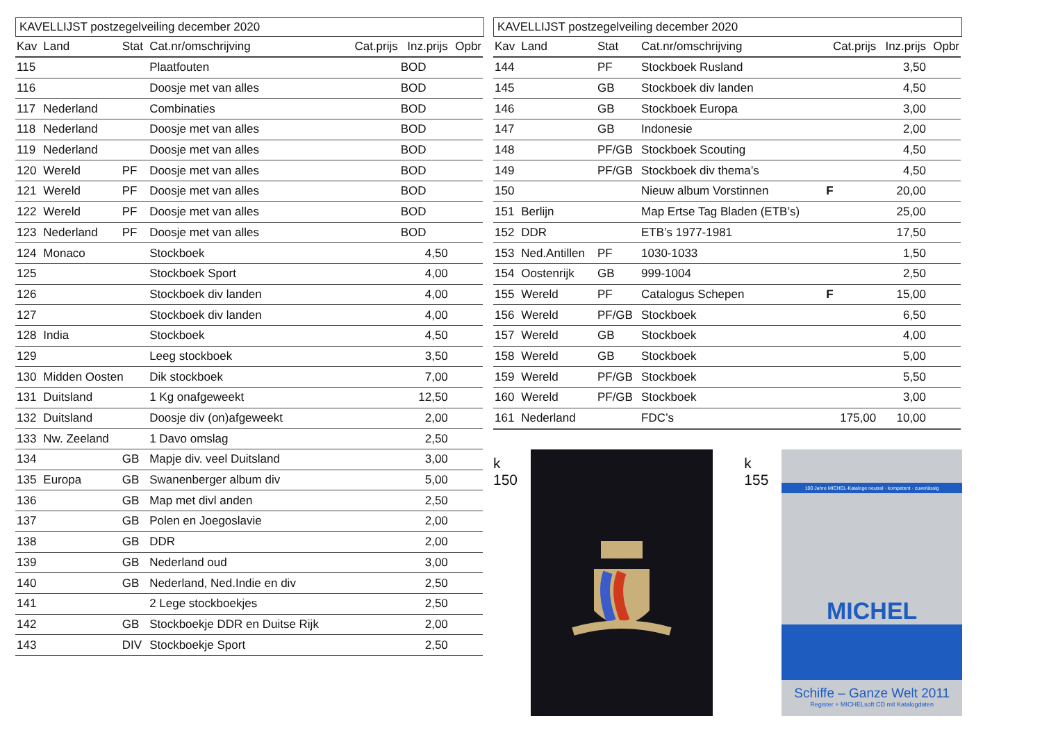KAVELLIJST postzegelveiling december 2020
| Kav | Land | Stat | Cat.nr/omschrijving | Cat.prijs | Inz.prijs | Opbr |
| --- | --- | --- | --- | --- | --- | --- |
| 115 | | | Plaatfouten | | BOD | |
| 116 | | | Doosje met van alles | | BOD | |
| 117 | Nederland | | Combinaties | | BOD | |
| 118 | Nederland | | Doosje met van alles | | BOD | |
| 119 | Nederland | | Doosje met van alles | | BOD | |
| 120 | Wereld | PF | Doosje met van alles | | BOD | |
| 121 | Wereld | PF | Doosje met van alles | | BOD | |
| 122 | Wereld | PF | Doosje met van alles | | BOD | |
| 123 | Nederland | PF | Doosje met van alles | | BOD | |
| 124 | Monaco | | Stockboek | | 4,50 | |
| 125 | | | Stockboek Sport | | 4,00 | |
| 126 | | | Stockboek div landen | | 4,00 | |
| 127 | | | Stockboek div landen | | 4,00 | |
| 128 | India | | Stockboek | | 4,50 | |
| 129 | | | Leeg stockboek | | 3,50 | |
| 130 | Midden Oosten | | Dik stockboek | | 7,00 | |
| 131 | Duitsland | | 1 Kg onafgeweekt | | 12,50 | |
| 132 | Duitsland | | Doosje div (on)afgeweekt | | 2,00 | |
| 133 | Nw. Zeeland | | 1 Davo omslag | | 2,50 | |
| 134 | | GB | Mapje div. veel Duitsland | | 3,00 | |
| 135 | Europa | GB | Swanenberger album div | | 5,00 | |
| 136 | | GB | Map met divl anden | | 2,50 | |
| 137 | | GB | Polen en Joegoslavie | | 2,00 | |
| 138 | | GB | DDR | | 2,00 | |
| 139 | | GB | Nederland oud | | 3,00 | |
| 140 | | GB | Nederland, Ned.Indie en div | | 2,50 | |
| 141 | | | 2 Lege stockboekjes | | 2,50 | |
| 142 | | GB | Stockboekje DDR en Duitse Rijk | | 2,00 | |
| 143 | | DIV | Stockboekje Sport | | 2,50 | |
KAVELLIJST postzegelveiling december 2020
| Kav | Land | Stat | Cat.nr/omschrijving | Cat.prijs | Inz.prijs | Opbr |
| --- | --- | --- | --- | --- | --- | --- |
| 144 | | PF | Stockboek Rusland | | 3,50 | |
| 145 | | GB | Stockboek div landen | | 4,50 | |
| 146 | | GB | Stockboek Europa | | 3,00 | |
| 147 | | GB | Indonesie | | 2,00 | |
| 148 | | PF/GB | Stockboek Scouting | | 4,50 | |
| 149 | | PF/GB | Stockboek div thema’s | | 4,50 | |
| 150 | | | Nieuw album Vorstinnen | F | 20,00 | |
| 151 | Berlijn | | Map Ertse Tag Bladen (ETB’s) | | 25,00 | |
| 152 | DDR | | ETB’s 1977-1981 | | 17,50 | |
| 153 | Ned.Antillen | PF | 1030-1033 | | 1,50 | |
| 154 | Oostenrijk | GB | 999-1004 | | 2,50 | |
| 155 | Wereld | PF | Catalogus Schepen | F | 15,00 | |
| 156 | Wereld | PF/GB | Stockboek | | 6,50 | |
| 157 | Wereld | GB | Stockboek | | 4,00 | |
| 158 | Wereld | GB | Stockboek | | 5,00 | |
| 159 | Wereld | PF/GB | Stockboek | | 5,50 | |
| 160 | Wereld | PF/GB | Stockboek | | 3,00 | |
| 161 | Nederland | | FDC’s | 175,00 | 10,00 | |
k 150 k 155
100 Jahre MICHEL-Kataloge neutral · kompetent · zuverlässig
MICHEL
Schiffe – Ganze Welt 2011
Register + MICHELsoft CD mit Katalogdaten